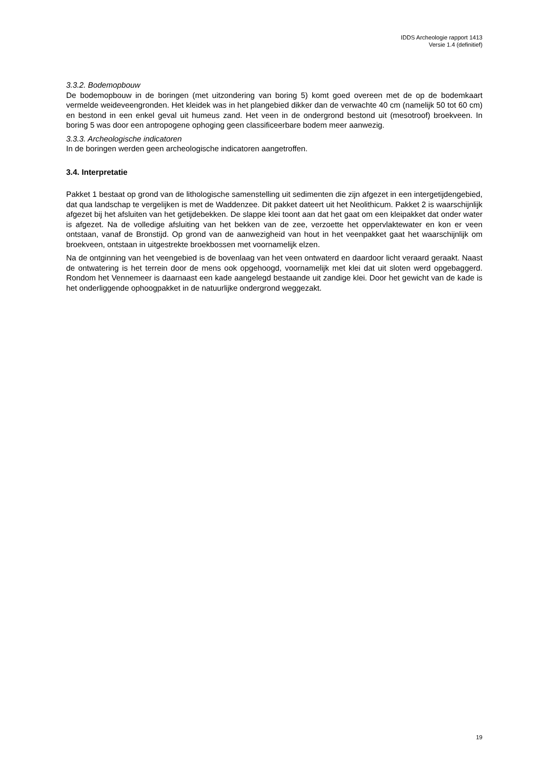IDDS Archeologie rapport 1413
Versie 1.4 (definitief)
3.3.2. Bodemopbouw
De bodemopbouw in de boringen (met uitzondering van boring 5) komt goed overeen met de op de bodemkaart vermelde weideveengronden. Het kleidek was in het plangebied dikker dan de verwachte 40 cm (namelijk 50 tot 60 cm) en bestond in een enkel geval uit humeus zand. Het veen in de ondergrond bestond uit (mesotroof) broekveen. In boring 5 was door een antropogene ophoging geen classificeerbare bodem meer aanwezig.
3.3.3. Archeologische indicatoren
In de boringen werden geen archeologische indicatoren aangetroffen.
3.4. Interpretatie
Pakket 1 bestaat op grond van de lithologische samenstelling uit sedimenten die zijn afgezet in een intergetijdengebied, dat qua landschap te vergelijken is met de Waddenzee. Dit pakket dateert uit het Neolithicum. Pakket 2 is waarschijnlijk afgezet bij het afsluiten van het getijdebekken. De slappe klei toont aan dat het gaat om een kleipakket dat onder water is afgezet. Na de volledige afsluiting van het bekken van de zee, verzoette het oppervlaktewater en kon er veen ontstaan, vanaf de Bronstijd. Op grond van de aanwezigheid van hout in het veenpakket gaat het waarschijnlijk om broekveen, ontstaan in uitgestrekte broekbossen met voornamelijk elzen.
Na de ontginning van het veengebied is de bovenlaag van het veen ontwaterd en daardoor licht veraard geraakt. Naast de ontwatering is het terrein door de mens ook opgehoogd, voornamelijk met klei dat uit sloten werd opgebaggerd. Rondom het Vennemeer is daarnaast een kade aangelegd bestaande uit zandige klei. Door het gewicht van de kade is het onderliggende ophoogpakket in de natuurlijke ondergrond weggezakt.
19